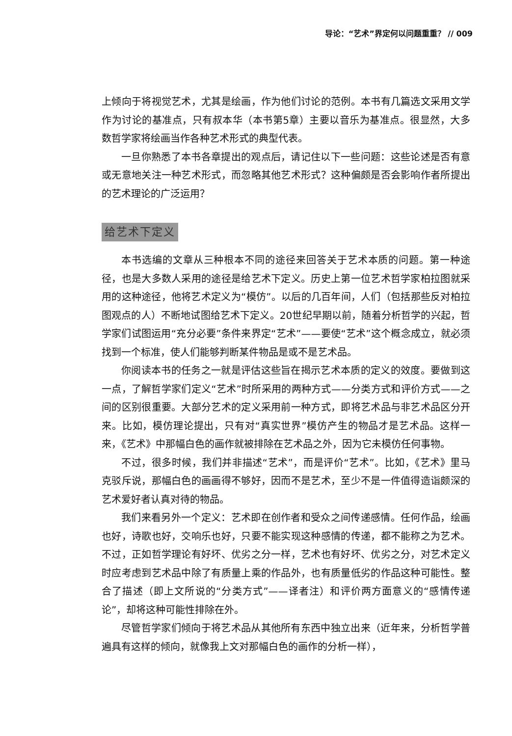导论：“艺术”界定何以问题重重？ // 009
上倾向于将视觉艺术，尤其是绘画，作为他们讨论的范例。本书有几篇选文采用文学作为讨论的基准点，只有叔本华（本书第5章）主要以音乐为基准点。很显然，大多数哲学家将绘画当作各种艺术形式的典型代表。
一旦你熟悉了本书各章提出的观点后，请记住以下一些问题：这些论述是否有意或无意地关注一种艺术形式，而忽略其他艺术形式？这种偏颇是否会影响作者所提出的艺术理论的广泛运用？
给艺术下定义
本书选编的文章从三种根本不同的途径来回答关于艺术本质的问题。第一种途径，也是大多数人采用的途径是给艺术下定义。历史上第一位艺术哲学家柏拉图就采用的这种途径，他将艺术定义为“模仿”。以后的几百年间，人们（包括那些反对柏拉图观点的人）不断地试图给艺术下定义。20世纪早期以前，随着分析哲学的兴起，哲学家们试图运用“充分必要”条件来界定“艺术”——要使“艺术”这个概念成立，就必须找到一个标准，使人们能够判断某件物品是或不是艺术品。
你阅读本书的任务之一就是评估这些旨在揭示艺术本质的定义的效度。要做到这一点，了解哲学家们定义“艺术”时所采用的两种方式——分类方式和评价方式——之间的区别很重要。大部分艺术的定义采用前一种方式，即将艺术品与非艺术品区分开来。比如，模仿理论提出，只有对“真实世界”模仿产生的物品才是艺术品。这样一来，《艺术》中那幅白色的画作就被排除在艺术品之外，因为它未模仿任何事物。
不过，很多时候，我们并非描述“艺术”，而是评价“艺术”。比如，《艺术》里马克驳斥说，那幅白色的画画得不够好，因而不是艺术，至少不是一件值得造诣颇深的艺术爱好者认真对待的物品。
我们来看另外一个定义：艺术即在创作者和受众之间传递感情。任何作品，绘画也好，诗歌也好，交响乐也好，只要不能实现这种感情的传递，都不能称之为艺术。不过，正如哲学理论有好坏、优劣之分一样，艺术也有好坏、优劣之分，对艺术定义时应考虑到艺术品中除了有质量上乘的作品外，也有质量低劣的作品这种可能性。整合了描述（即上文所说的“分类方式”——译者注）和评价两方面意义的“感情传递论”，却将这种可能性排除在外。
尽管哲学家们倾向于将艺术品从其他所有东西中独立出来（近年来，分析哲学普遍具有这样的倾向，就像我上文对那幅白色的画作的分析一样），